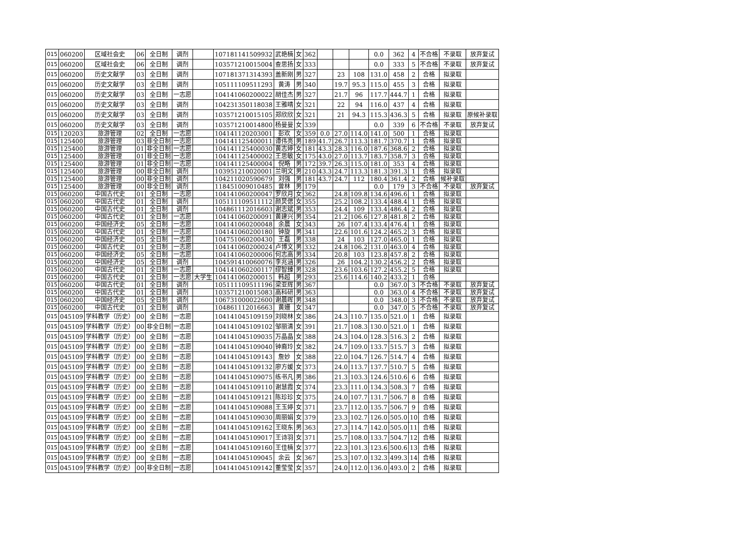| 015 | 060200 | 区域社会史 | 06 | 全日制 | 调剂 | | 107181141509932 | 武艳楠 | 女 | 362 | | | | 0.0 | 362 | 4 | 不合格 | 不录取 | 放弃复试 |
| 015 | 060200 | 区域社会史 | 06 | 全日制 | 调剂 | | 103571210015004 | 查思扬 | 女 | 333 | | | | 0.0 | 333 | 5 | 不合格 | 不录取 | 放弃复试 |
| 015 | 060200 | 历史文献学 | 03 | 全日制 | 调剂 | | 107181371314393 | 盖新刚 | 男 | 327 | | 23 | 108 | 131.0 | 458 | 2 | 合格 | 拟录取 | |
| 015 | 060200 | 历史文献学 | 03 | 全日制 | 调剂 | | 105111109511293 | 黄涛 | 男 | 340 | | 19.7 | 95.3 | 115.0 | 455 | 3 | 合格 | 拟录取 | |
| 015 | 060200 | 历史文献学 | 03 | 全日制 | 一志愿 | | 104141060200022 | 胡佳杰 | 男 | 327 | | 21.7 | 96 | 117.7 | 444.7 | 1 | 合格 | 拟录取 | |
| 015 | 060200 | 历史文献学 | 03 | 全日制 | 调剂 | | 104231350118038 | 王雅晴 | 女 | 321 | | 22 | 94 | 116.0 | 437 | 4 | 合格 | 拟录取 | |
| 015 | 060200 | 历史文献学 | 03 | 全日制 | 调剂 | | 103571210015105 | 郑欣欣 | 女 | 321 | | 21 | 94.3 | 115.3 | 436.3 | 5 | 合格 | 拟录取 | 原候补录取 |
| 015 | 060200 | 历史文献学 | 03 | 全日制 | 调剂 | | 103571210014800 | 杨曼曼 | 女 | 339 | | | | 0.0 | 339 | 6 | 不合格 | 不录取 | 放弃复试 |
| 015 | 120203 | 旅游管理 | 02 | 全日制 | 一志愿 | | 104141120203001 | 彭欢 | 女 | 359 | 0.0 | 27.0 | 114.0 | 141.0 | 500 | 1 | 合格 | 拟录取 | |
| 015 | 125400 | 旅游管理 | 03 | 非全日制 | 一志愿 | | 104141125400011 | 谭伟亮 | 男 | 189 | 41.7 | 26.7 | 113.3 | 181.7 | 370.7 | 1 | 合格 | 拟录取 | |
| 015 | 125400 | 旅游管理 | 01 | 非全日制 | 一志愿 | | 104141125400030 | 黄志婷 | 女 | 181 | 43.3 | 28.3 | 116.0 | 187.6 | 368.6 | 2 | 合格 | 拟录取 | |
| 015 | 125400 | 旅游管理 | 01 | 非全日制 | 一志愿 | | 104141125400002 | 王思敏 | 女 | 175 | 43.0 | 27.0 | 113.7 | 183.7 | 358.7 | 3 | 合格 | 拟录取 | |
| 015 | 125400 | 旅游管理 | 01 | 非全日制 | 一志愿 | | 104141125400004 | 倪略 | 男 | 172 | 39.7 | 26.3 | 115.0 | 181.0 | 353 | 4 | 合格 | 拟录取 | |
| 015 | 125400 | 旅游管理 | 00 | 非全日制 | 调剂 | | 103951210020001 | 兰明文 | 男 | 210 | 43.3 | 24.7 | 113.3 | 181.3 | 391.3 | 1 | 合格 | 拟录取 | |
| 015 | 125400 | 旅游管理 | 00 | 非全日制 | 调剂 | | 104211020590679 | 刘强 | 男 | 181 | 43.7 | 24.7 | 112 | 180.4 | 361.4 | 2 | 合格 | 候补录取 | |
| 015 | 125400 | 旅游管理 | 00 | 非全日制 | 调剂 | | 118451009010485 | 曾林 | 男 | 179 | | | | 0.0 | 179 | 3 | 不合格 | 不录取 | 放弃复试 |
| 015 | 060200 | 中国古代史 | 01 | 全日制 | 一志愿 | | 104141060200047 | 罗欣月 | 女 | 362 | | 24.8 | 109.8 | 134.6 | 496.6 | 1 | 合格 | 拟录取 | |
| 015 | 060200 | 中国古代史 | 01 | 全日制 | 调剂 | | 105111109511112 | 颜炅偲 | 女 | 355 | | 25.2 | 108.2 | 133.4 | 488.4 | 1 | 合格 | 拟录取 | |
| 015 | 060200 | 中国古代史 | 01 | 全日制 | 调剂 | | 104861112016603 | 谢志斌 | 男 | 353 | | 24.4 | 109 | 133.4 | 486.4 | 2 | 合格 | 拟录取 | |
| 015 | 060200 | 中国古代史 | 01 | 全日制 | 一志愿 | | 104141060200091 | 黄建兴 | 男 | 354 | | 21.2 | 106.6 | 127.8 | 481.8 | 2 | 合格 | 拟录取 | |
| 015 | 060200 | 中国经济史 | 05 | 全日制 | 一志愿 | | 104141060200048 | 余晨 | 女 | 343 | | 26 | 107.4 | 133.4 | 476.4 | 1 | 合格 | 拟录取 | |
| 015 | 060200 | 中国古代史 | 01 | 全日制 | 一志愿 | | 104141060200180 | 钟旋 | 男 | 341 | | 22.6 | 101.6 | 124.2 | 465.2 | 3 | 合格 | 拟录取 | |
| 015 | 060200 | 中国经济史 | 05 | 全日制 | 一志愿 | | 104751060200430 | 王磊 | 男 | 338 | | 24 | 103 | 127.0 | 465.0 | 1 | 合格 | 拟录取 | |
| 015 | 060200 | 中国古代史 | 01 | 全日制 | 一志愿 | | 104141060200024 | 卢博文 | 男 | 332 | | 24.8 | 106.2 | 131.0 | 463.0 | 4 | 合格 | 拟录取 | |
| 015 | 060200 | 中国经济史 | 05 | 全日制 | 一志愿 | | 104141060200006 | 何志高 | 男 | 334 | | 20.8 | 103 | 123.8 | 457.8 | 2 | 合格 | 拟录取 | |
| 015 | 060200 | 中国经济史 | 05 | 全日制 | 调剂 | | 104591410060076 | 李兆涵 | 男 | 326 | | 26 | 104.2 | 130.2 | 456.2 | 2 | 合格 | 拟录取 | |
| 015 | 060200 | 中国古代史 | 01 | 全日制 | 一志愿 | | 104141060200117 | 缪智臻 | 男 | 328 | | 23.6 | 103.6 | 127.2 | 455.2 | 5 | 合格 | 拟录取 | |
| 015 | 060200 | 中国古代史 | 01 | 全日制 | 一志愿 | 大学生 | 104141060200015 | 韩超 | 男 | 293 | | 25.6 | 114.6 | 140.2 | 433.2 | 1 | 合格 | | |
| 015 | 060200 | 中国古代史 | 01 | 全日制 | 调剂 | | 105111109511196 | 梁亚辉 | 男 | 367 | | | | 0.0 | 367.0 | 3 | 不合格 | 不录取 | 放弃复试 |
| 015 | 060200 | 中国古代史 | 01 | 全日制 | 调剂 | | 103571210015083 | 高科研 | 男 | 363 | | | | 0.0 | 363.0 | 4 | 不合格 | 不录取 | 放弃复试 |
| 015 | 060200 | 中国经济史 | 05 | 全日制 | 调剂 | | 106731000022600 | 谢晨晖 | 男 | 348 | | | | 0.0 | 348.0 | 3 | 不合格 | 不录取 | 放弃复试 |
| 015 | 060200 | 中国古代史 | 01 | 全日制 | 调剂 | | 104861112016663 | 黄姗 | 女 | 347 | | | | 0.0 | 347.0 | 5 | 不合格 | 不录取 | 放弃复试 |
| 015 | 045109 | 学科教学（历史） | 00 | 全日制 | 一志愿 | | 104141045109159 | 刘晓林 | 女 | 386 | | 24.3 | 110.7 | 135.0 | 521.0 | 1 | 合格 | 拟录取 | |
| 015 | 045109 | 学科教学（历史） | 00 | 非全日制 | 一志愿 | | 104141045109102 | 邹丽清 | 女 | 391 | | 21.7 | 108.3 | 130.0 | 521.0 | 1 | 合格 | 拟录取 | |
| 015 | 045109 | 学科教学（历史） | 00 | 全日制 | 一志愿 | | 104141045109035 | 万晶晶 | 女 | 388 | | 24.3 | 104.0 | 128.3 | 516.3 | 2 | 合格 | 拟录取 | |
| 015 | 045109 | 学科教学（历史） | 00 | 全日制 | 一志愿 | | 104141045109040 | 钟裔玲 | 女 | 382 | | 24.7 | 109.0 | 133.7 | 515.7 | 3 | 合格 | 拟录取 | |
| 015 | 045109 | 学科教学（历史） | 00 | 全日制 | 一志愿 | | 104141045109143 | 詹妙 | 女 | 388 | | 22.0 | 104.7 | 126.7 | 514.7 | 4 | 合格 | 拟录取 | |
| 015 | 045109 | 学科教学（历史） | 00 | 全日制 | 一志愿 | | 104141045109132 | 廖方媛 | 女 | 373 | | 24.0 | 113.7 | 137.7 | 510.7 | 5 | 合格 | 拟录取 | |
| 015 | 045109 | 学科教学（历史） | 00 | 全日制 | 一志愿 | | 104141045109075 | 练书凡 | 男 | 386 | | 21.3 | 103.3 | 124.6 | 510.6 | 6 | 合格 | 拟录取 | |
| 015 | 045109 | 学科教学（历史） | 00 | 全日制 | 一志愿 | | 104141045109110 | 谢慧霞 | 女 | 374 | | 23.3 | 111.0 | 134.3 | 508.3 | 7 | 合格 | 拟录取 | |
| 015 | 045109 | 学科教学（历史） | 00 | 全日制 | 一志愿 | | 104141045109121 | 陈珍珍 | 女 | 375 | | 24.0 | 107.7 | 131.7 | 506.7 | 8 | 合格 | 拟录取 | |
| 015 | 045109 | 学科教学（历史） | 00 | 全日制 | 一志愿 | | 104141045109088 | 王玉婷 | 女 | 371 | | 23.7 | 112.0 | 135.7 | 506.7 | 9 | 合格 | 拟录取 | |
| 015 | 045109 | 学科教学（历史） | 00 | 全日制 | 一志愿 | | 104141045109030 | 周丽娟 | 女 | 379 | | 23.3 | 102.7 | 126.0 | 505.0 | 10 | 合格 | 拟录取 | |
| 015 | 045109 | 学科教学（历史） | 00 | 全日制 | 一志愿 | | 104141045109162 | 王晓东 | 男 | 363 | | 27.3 | 114.7 | 142.0 | 505.0 | 11 | 合格 | 拟录取 | |
| 015 | 045109 | 学科教学（历史） | 00 | 全日制 | 一志愿 | | 104141045109017 | 王诗羽 | 女 | 371 | | 25.7 | 108.0 | 133.7 | 504.7 | 12 | 合格 | 拟录取 | |
| 015 | 045109 | 学科教学（历史） | 00 | 全日制 | 一志愿 | | 104141045109160 | 王佳楠 | 女 | 377 | | 22.3 | 101.3 | 123.6 | 500.6 | 13 | 合格 | 拟录取 | |
| 015 | 045109 | 学科教学（历史） | 00 | 全日制 | 一志愿 | | 104141045109045 | 余云 | 女 | 367 | | 25.3 | 107.0 | 132.3 | 499.3 | 14 | 合格 | 拟录取 | |
| 015 | 045109 | 学科教学（历史） | 00 | 非全日制 | 一志愿 | | 104141045109142 | 董莹莹 | 女 | 357 | | 24.0 | 112.0 | 136.0 | 493.0 | 2 | 合格 | 拟录取 | |